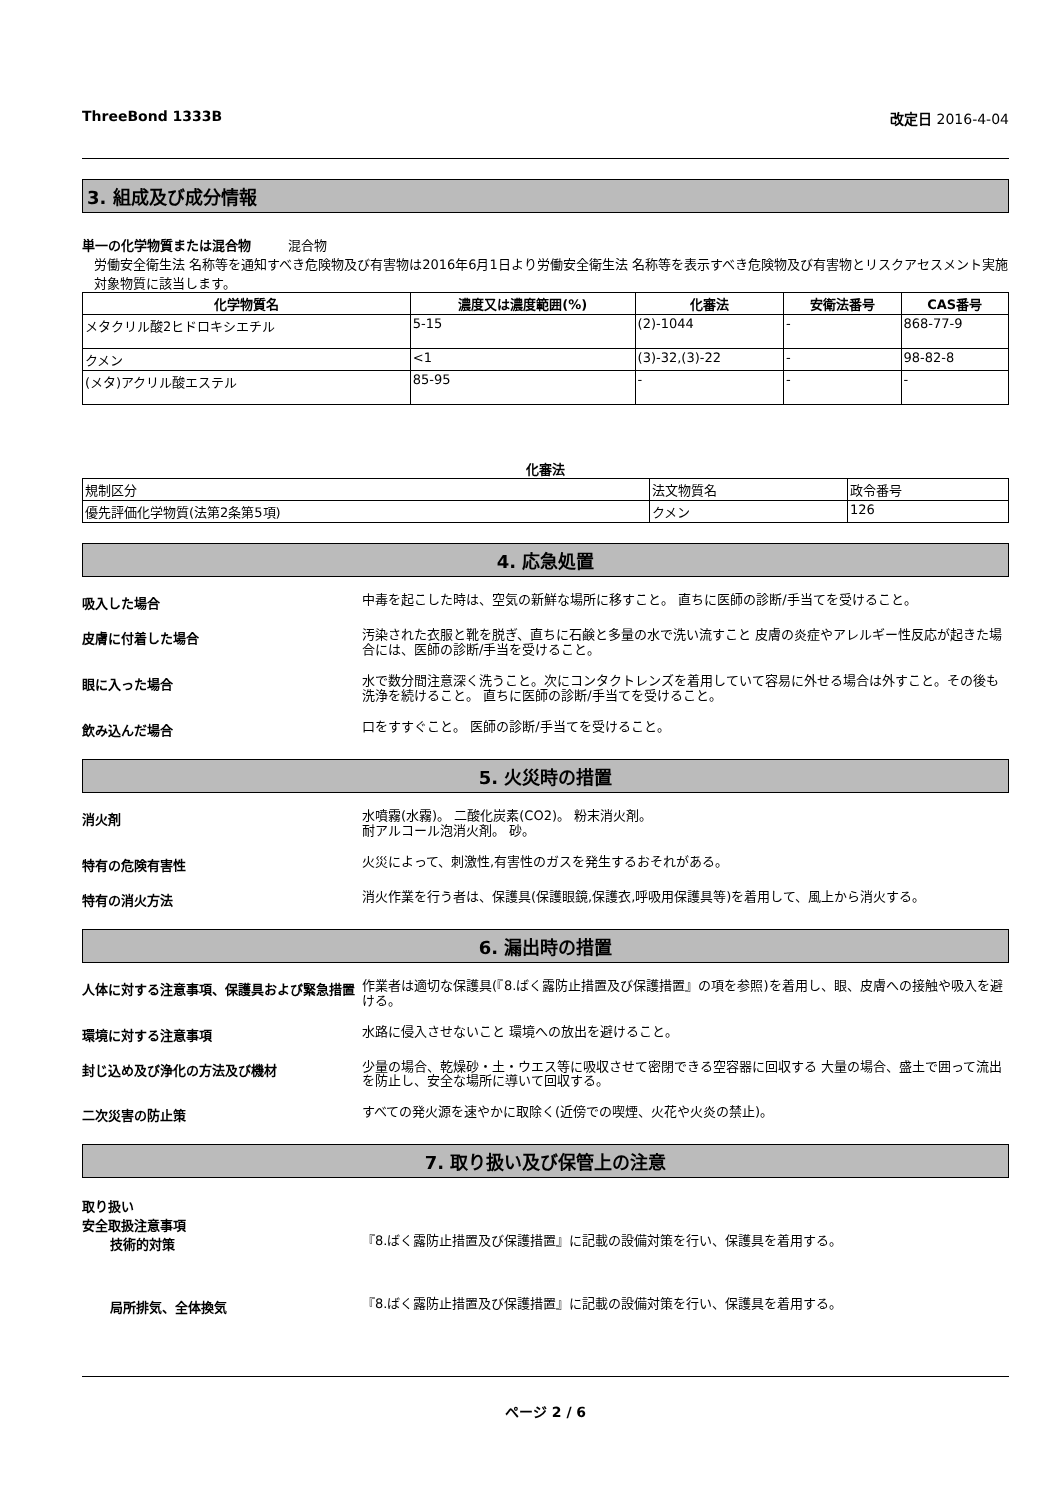ThreeBond 1333B 改定日 2016-4-04
3. 組成及び成分情報
単一の化学物質または混合物 混合物
労働安全衛生法 名称等を通知すべき危険物及び有害物は2016年6月1日より労働安全衛生法 名称等を表示すべき危険物及び有害物とリスクアセスメント実施対象物質に該当します。
| 化学物質名 | 濃度又は濃度範囲(%) | 化審法 | 安衛法番号 | CAS番号 |
| --- | --- | --- | --- | --- |
| メタクリル酸2ヒドロキシエチル | 5-15 | (2)-1044 | - | 868-77-9 |
| クメン | <1 | (3)-32,(3)-22 | - | 98-82-8 |
| (メタ)アクリル酸エステル | 85-95 | - | - | - |
化審法
| 規制区分 | 法文物質名 | 政令番号 |
| 優先評価化学物質(法第2条第5項) | クメン | 126 |
4. 応急処置
吸入した場合
中毒を起こした時は、空気の新鮮な場所に移すこと。 直ちに医師の診断/手当てを受けること。
皮膚に付着した場合
汚染された衣服と靴を脱ぎ、直ちに石鹸と多量の水で洗い流すこと 皮膚の炎症やアレルギー性反応が起きた場合には、医師の診断/手当を受けること。
眼に入った場合
水で数分間注意深く洗うこと。次にコンタクトレンズを着用していて容易に外せる場合は外すこと。その後も洗浄を続けること。 直ちに医師の診断/手当てを受けること。
飲み込んだ場合
口をすすぐこと。 医師の診断/手当てを受けること。
5. 火災時の措置
消火剤
水噴霧(水霧)。 二酸化炭素(CO2)。 粉末消火剤。
耐アルコール泡消火剤。 砂。
特有の危険有害性
火災によって、刺激性,有害性のガスを発生するおそれがある。
特有の消火方法
消火作業を行う者は、保護具(保護眼鏡,保護衣,呼吸用保護具等)を着用して、風上から消火する。
6. 漏出時の措置
人体に対する注意事項、保護具および緊急措置
作業者は適切な保護具(『8.ばく露防止措置及び保護措置』の項を参照)を着用し、眼、皮膚への接触や吸入を避ける。
環境に対する注意事項
水路に侵入させないこと 環境への放出を避けること。
封じ込め及び浄化の方法及び機材
少量の場合、乾燥砂・土・ウエス等に吸収させて密閉できる空容器に回収する 大量の場合、盛土で囲って流出を防止し、安全な場所に導いて回収する。
二次災害の防止策
すべての発火源を速やかに取除く(近傍での喫煙、火花や火炎の禁止)。
7. 取り扱い及び保管上の注意
取り扱い
安全取扱注意事項
技術的対策
『8.ばく露防止措置及び保護措置』に記載の設備対策を行い、保護具を着用する。
局所排気、全体換気
『8.ばく露防止措置及び保護措置』に記載の設備対策を行い、保護具を着用する。
ページ 2 / 6